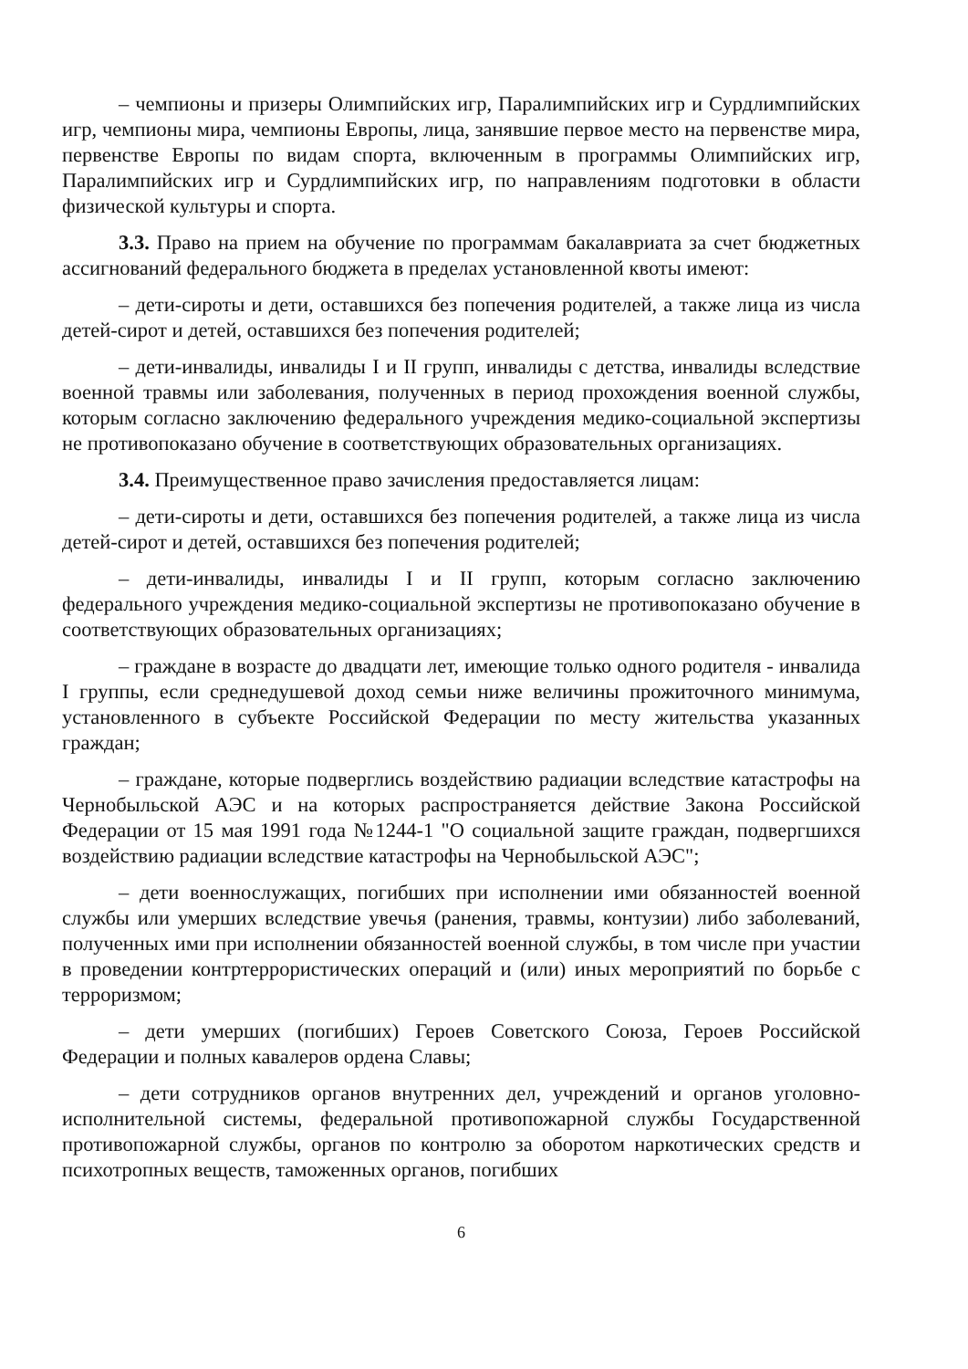– чемпионы и призеры Олимпийских игр, Паралимпийских игр и Сурдлимпийских игр, чемпионы мира, чемпионы Европы, лица, занявшие первое место на первенстве мира, первенстве Европы по видам спорта, включенным в программы Олимпийских игр, Паралимпийских игр и Сурдлимпийских игр, по направлениям подготовки в области физической культуры и спорта.
3.3. Право на прием на обучение по программам бакалавриата за счет бюджетных ассигнований федерального бюджета в пределах установленной квоты имеют:
– дети-сироты и дети, оставшихся без попечения родителей, а также лица из числа детей-сирот и детей, оставшихся без попечения родителей;
– дети-инвалиды, инвалиды I и II групп, инвалиды с детства, инвалиды вследствие военной травмы или заболевания, полученных в период прохождения военной службы, которым согласно заключению федерального учреждения медико-социальной экспертизы не противопоказано обучение в соответствующих образовательных организациях.
3.4. Преимущественное право зачисления предоставляется лицам:
– дети-сироты и дети, оставшихся без попечения родителей, а также лица из числа детей-сирот и детей, оставшихся без попечения родителей;
– дети-инвалиды, инвалиды I и II групп, которым согласно заключению федерального учреждения медико-социальной экспертизы не противопоказано обучение в соответствующих образовательных организациях;
– граждане в возрасте до двадцати лет, имеющие только одного родителя - инвалида I группы, если среднедушевой доход семьи ниже величины прожиточного минимума, установленного в субъекте Российской Федерации по месту жительства указанных граждан;
– граждане, которые подверглись воздействию радиации вследствие катастрофы на Чернобыльской АЭС и на которых распространяется действие Закона Российской Федерации от 15 мая 1991 года №1244-1 "О социальной защите граждан, подвергшихся воздействию радиации вследствие катастрофы на Чернобыльской АЭС";
– дети военнослужащих, погибших при исполнении ими обязанностей военной службы или умерших вследствие увечья (ранения, травмы, контузии) либо заболеваний, полученных ими при исполнении обязанностей военной службы, в том числе при участии в проведении контртеррористических операций и (или) иных мероприятий по борьбе с терроризмом;
– дети умерших (погибших) Героев Советского Союза, Героев Российской Федерации и полных кавалеров ордена Славы;
– дети сотрудников органов внутренних дел, учреждений и органов уголовно-исполнительной системы, федеральной противопожарной службы Государственной противопожарной службы, органов по контролю за оборотом наркотических средств и психотропных веществ, таможенных органов, погибших
6